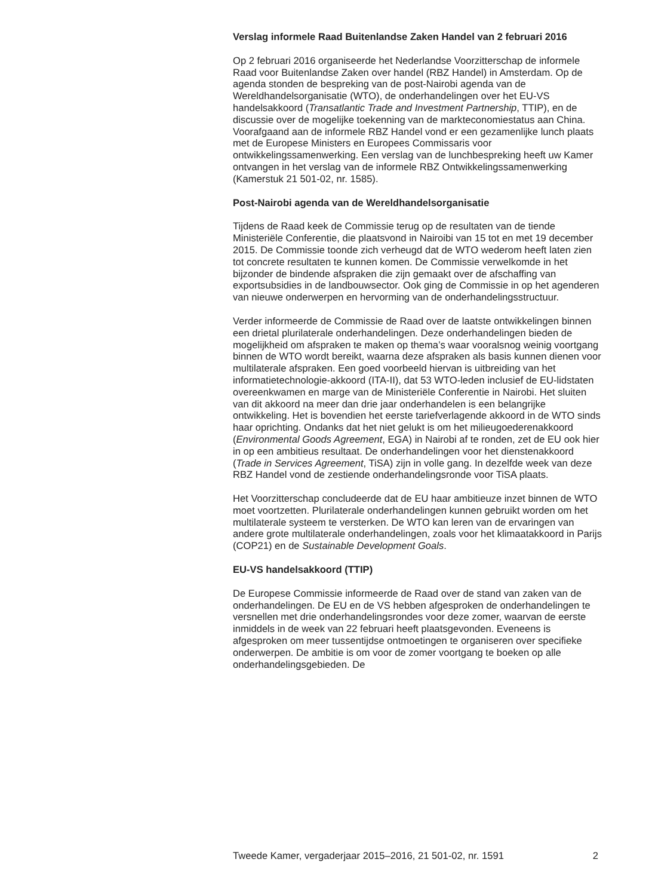Verslag informele Raad Buitenlandse Zaken Handel van 2 februari 2016
Op 2 februari 2016 organiseerde het Nederlandse Voorzitterschap de informele Raad voor Buitenlandse Zaken over handel (RBZ Handel) in Amsterdam. Op de agenda stonden de bespreking van de post-Nairobi agenda van de Wereldhandelsorganisatie (WTO), de onderhandelingen over het EU-VS handelsakkoord (Transatlantic Trade and Investment Partnership, TTIP), en de discussie over de mogelijke toekenning van de markteconomiestatus aan China. Voorafgaand aan de informele RBZ Handel vond er een gezamenlijke lunch plaats met de Europese Ministers en Europees Commissaris voor ontwikkelingssamenwerking. Een verslag van de lunchbespreking heeft uw Kamer ontvangen in het verslag van de informele RBZ Ontwikkelingssamenwerking (Kamerstuk 21 501-02, nr. 1585).
Post-Nairobi agenda van de Wereldhandelsorganisatie
Tijdens de Raad keek de Commissie terug op de resultaten van de tiende Ministeriële Conferentie, die plaatsvond in Nairoibi van 15 tot en met 19 december 2015. De Commissie toonde zich verheugd dat de WTO wederom heeft laten zien tot concrete resultaten te kunnen komen. De Commissie verwelkomde in het bijzonder de bindende afspraken die zijn gemaakt over de afschaffing van exportsubsidies in de landbouwsector. Ook ging de Commissie in op het agenderen van nieuwe onderwerpen en hervorming van de onderhandelingsstructuur.
Verder informeerde de Commissie de Raad over de laatste ontwikkelingen binnen een drietal plurilaterale onderhandelingen. Deze onderhandelingen bieden de mogelijkheid om afspraken te maken op thema’s waar vooralsnog weinig voortgang binnen de WTO wordt bereikt, waarna deze afspraken als basis kunnen dienen voor multilaterale afspraken. Een goed voorbeeld hiervan is uitbreiding van het informatietechnologie-akkoord (ITA-II), dat 53 WTO-leden inclusief de EU-lidstaten overeenkwamen en marge van de Ministeriële Conferentie in Nairobi. Het sluiten van dit akkoord na meer dan drie jaar onderhandelen is een belangrijke ontwikkeling. Het is bovendien het eerste tariefverlagende akkoord in de WTO sinds haar oprichting. Ondanks dat het niet gelukt is om het milieugoederenakkoord (Environmental Goods Agreement, EGA) in Nairobi af te ronden, zet de EU ook hier in op een ambitieus resultaat. De onderhandelingen voor het dienstenakkoord (Trade in Services Agreement, TiSA) zijn in volle gang. In dezelfde week van deze RBZ Handel vond de zestiende onderhandelingsronde voor TiSA plaats.
Het Voorzitterschap concludeerde dat de EU haar ambitieuze inzet binnen de WTO moet voortzetten. Plurilaterale onderhandelingen kunnen gebruikt worden om het multilaterale systeem te versterken. De WTO kan leren van de ervaringen van andere grote multilaterale onderhandelingen, zoals voor het klimaatakkoord in Parijs (COP21) en de Sustainable Development Goals.
EU-VS handelsakkoord (TTIP)
De Europese Commissie informeerde de Raad over de stand van zaken van de onderhandelingen. De EU en de VS hebben afgesproken de onderhandelingen te versnellen met drie onderhandelingsrondes voor deze zomer, waarvan de eerste inmiddels in de week van 22 februari heeft plaatsgevonden. Eveneens is afgesproken om meer tussentijdse ontmoetingen te organiseren over specifieke onderwerpen. De ambitie is om voor de zomer voortgang te boeken op alle onderhandelingsgebieden. De
Tweede Kamer, vergaderjaar 2015–2016, 21 501-02, nr. 1591 2